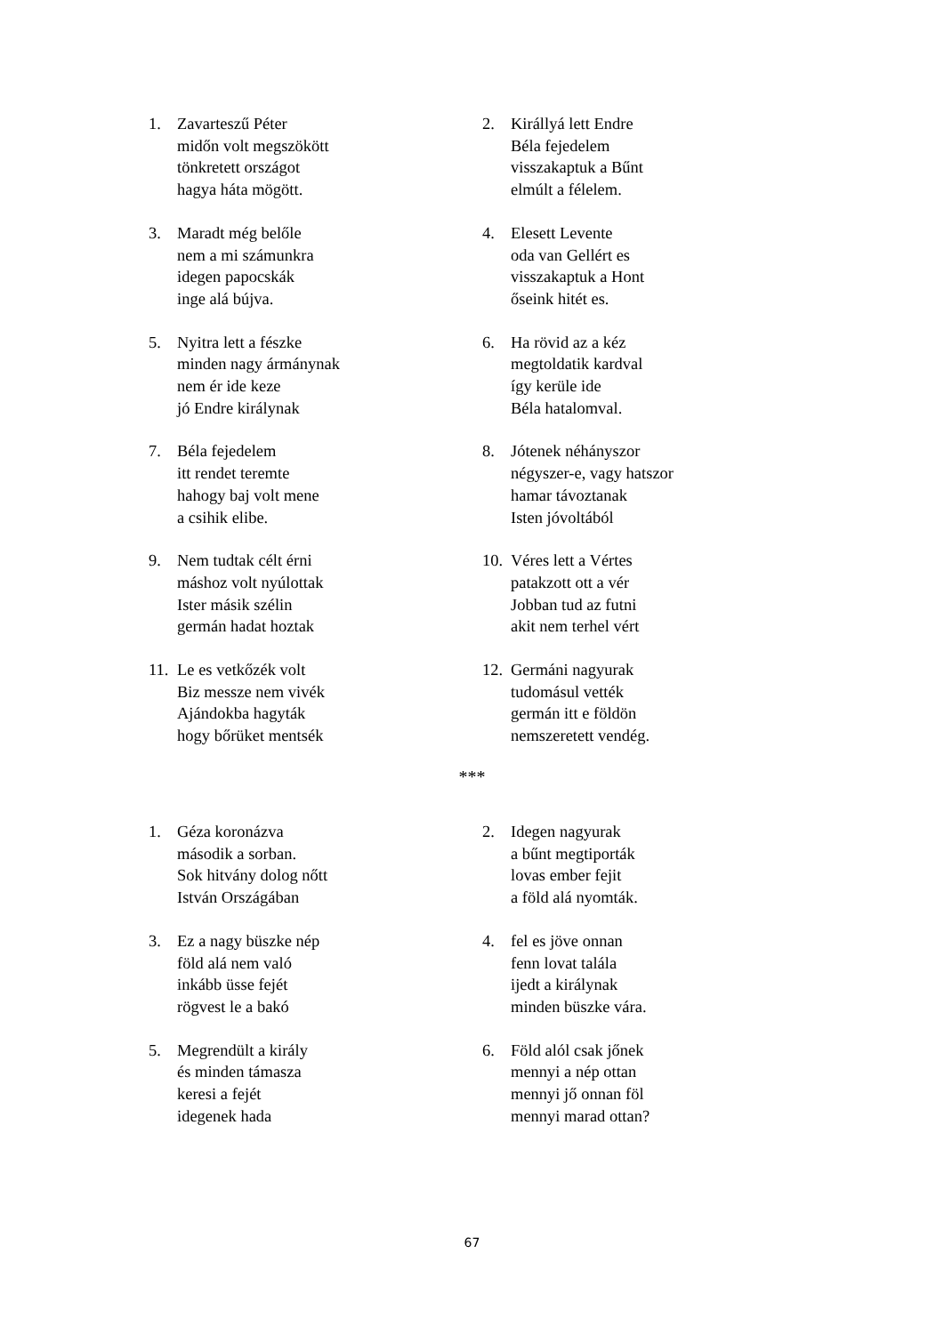1. Zavarteszű Péter
midőn volt megszökött
tönkretett országot
hagya háta mögött.
2. Királlyá lett Endre
Béla fejedelem
visszakaptuk a Bűnt
elmúlt a félelem.
3. Maradt még belőle
nem a mi számunkra
idegen papocskák
inge alá bújva.
4. Elesett Levente
oda van Gellért es
visszakaptuk a Hont
őseink hitét es.
5. Nyitra lett a fészke
minden nagy ármánynak
nem ér ide keze
jó Endre királynak
6. Ha rövid az a kéz
megtoldatik kardval
így kerüle ide
Béla hatalomval.
7. Béla fejedelem
itt rendet teremte
hahogy baj volt mene
a csihik elibe.
8. Jótenek néhányszor
négyszer-e, vagy hatszor
hamar távoztanak
Isten jóvoltából
9. Nem tudtak célt érni
máshoz volt nyúlottak
Ister másik szélin
germán hadat hoztak
10.
Véres lett a Vértes
patakzott ott a vér
Jobban tud az futni
akit nem terhel vért
11.
Le es vetkőzék volt
Biz messze nem vivék
Ajándokba hagyták
hogy bőrüket mentsék
12.
Germáni nagyurak
tudomásul vették
germán itt e földön
nemszeretett vendég.
***
1. Géza koronázva
második a sorban.
Sok hitvány dolog nőtt
István Országában
2. Idegen nagyurak
a bűnt megtiporták
lovas ember fejit
a föld alá nyomták.
3. Ez a nagy büszke nép
föld alá nem való
inkább üsse fejét
rögvest le a bakó
4. fel es jöve onnan
fenn lovat talála
ijedt a királynak
minden büszke vára.
5. Megrendült a király
és minden támasza
keresi a fejét
idegenek hada
6. Föld alól csak jőnek
mennyi a nép ottan
mennyi jő onnan föl
mennyi marad ottan?
67